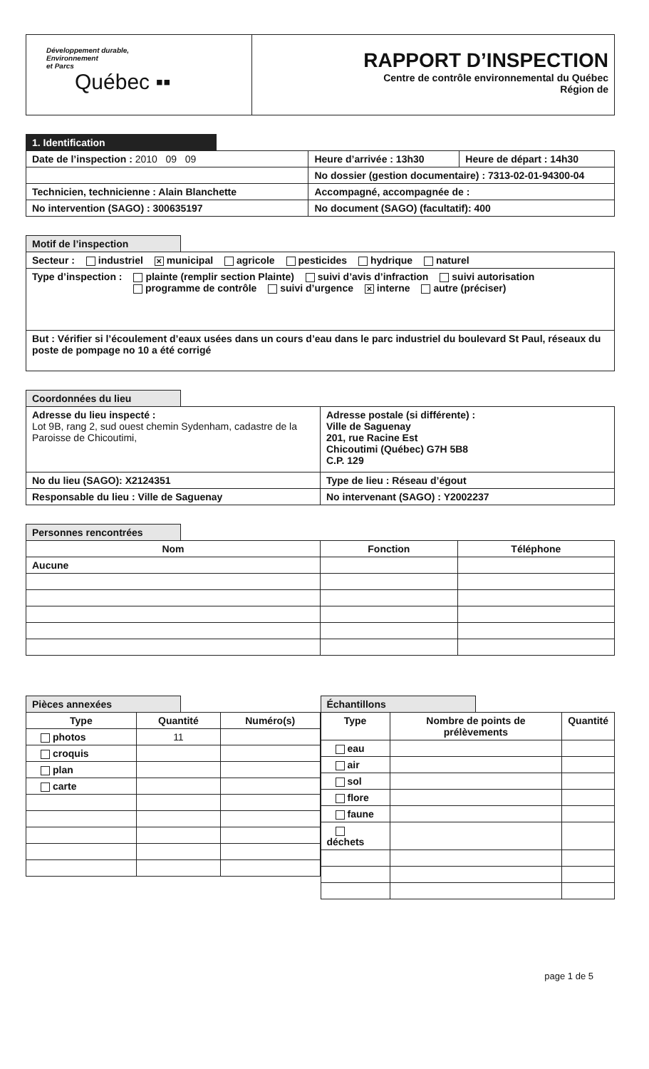Développement durable,
Environnement
et Parcs
Québec ▪▪
RAPPORT D’INSPECTION
Centre de contrôle environnemental du Québec
Région de
1. Identification
| Date de l’inspection : 2010 09 09 | Heure d’arrivée : 13h30 | Heure de départ : 14h30 |
| | No dossier (gestion documentaire) : 7313-02-01-94300-04 | |
| Technicien, technicienne : Alain Blanchette | Accompagné, accompagnée de : | |
| No intervention (SAGO) : 300635197 | No document (SAGO) (facultatif): 400 | |
Motif de l’inspection
| Secteur : industriel ✕ municipal agricole pesticides hydrique naturel |
| Type d’inspection : plainte (remplir section Plainte) suivi d’avis d’infraction suivi autorisation programme de contrôle suivi d’urgence ✕ interne autre (préciser) |
| But : Vérifier si l’écoulement d’eaux usées dans un cours d’eau dans le parc industriel du boulevard St Paul, réseaux du poste de pompage no 10 a été corrigé |
Coordonnées du lieu
| Adresse du lieu inspecté : Lot 9B, rang 2, sud ouest chemin Sydenham, cadastre de la Paroisse de Chicoutimi, | Adresse postale (si différente) : Ville de Saguenay 201, rue Racine Est Chicoutimi (Québec) G7H 5B8 C.P. 129 |
| No du lieu (SAGO): X2124351 | Type de lieu : Réseau d’égout |
| Responsable du lieu : Ville de Saguenay | No intervenant (SAGO) : Y2002237 |
Personnes rencontrées
| Nom | Fonction | Téléphone |
| --- | --- | --- |
| Aucune | | |
Pièces annexées
| Type | Quantité | Numéro(s) |
| --- | --- | --- |
| photos | 11 | |
| croquis | | |
| plan | | |
| carte | | |
Échantillons
| Type | Nombre de points de prélèvements | Quantité |
| --- | --- | --- |
| eau | | |
| air | | |
| sol | | |
| flore | | |
| faune | | |
| déchets | | |
page 1 de 5